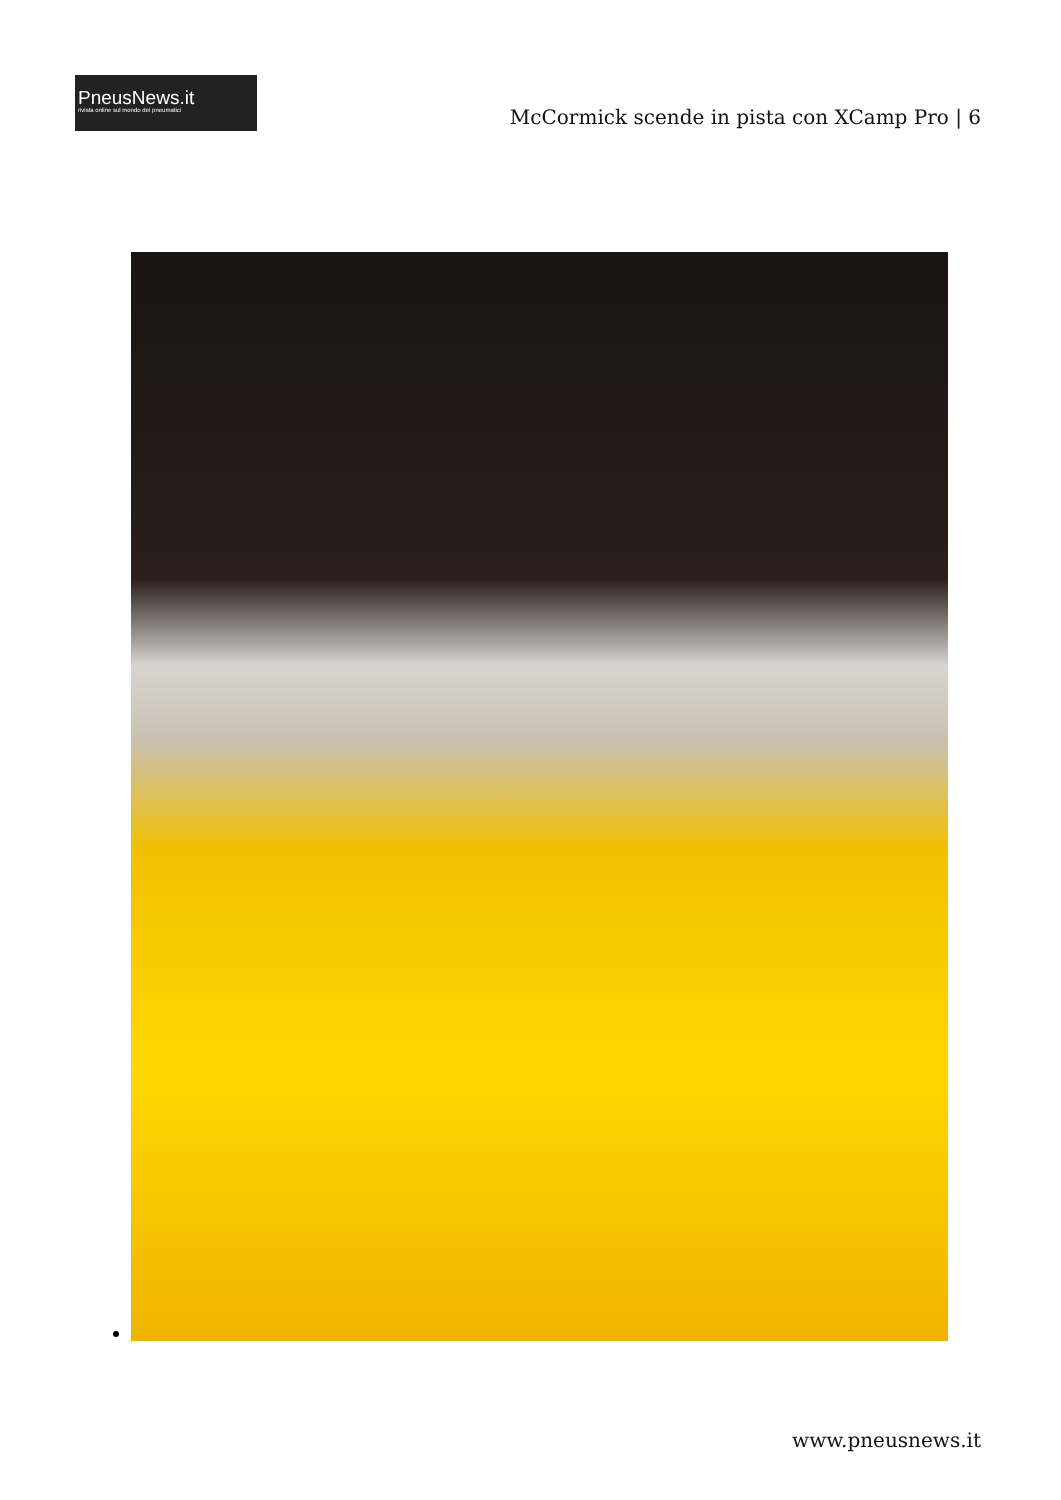PneusNews.it
rivista online sul mondo dei pneumatici
McCormick scende in pista con XCamp Pro | 6
www.pneusnews.it